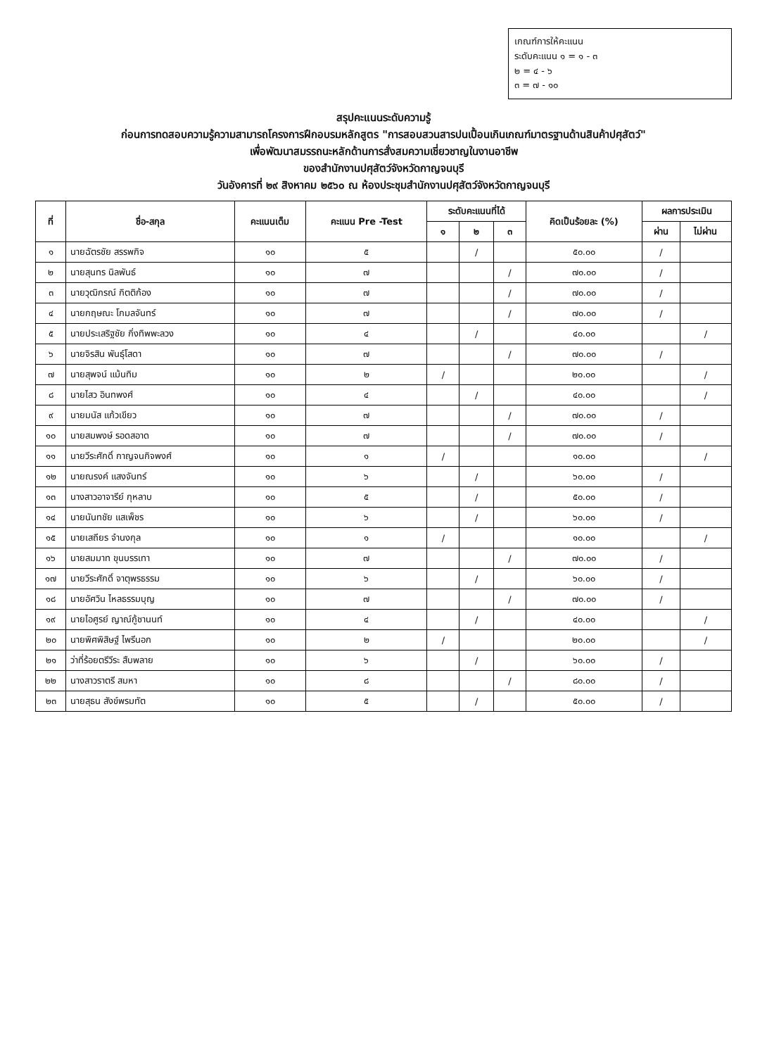เกณฑ์การให้คะแนน
ระดับคะแนน ๑ = ๑ - ๓
๒ = ๔ - ๖
๓ = ๗ - ๑๐
สรุปคะแนนระดับความรู้
ก่อนการทดสอบความรู้ความสามารถโครงการฝึกอบรมหลักสูตร "การสอบสวนสารปนเปื้อนเกินเกณฑ์มาตรฐานด้านสินค้าปศุสัตว์"
เพื่อพัฒนาสมรรถนะหลักด้านการสั่งสมความเชี่ยวชาญในงานอาชีพ
ของสำนักงานปศุสัตว์จังหวัดกาญจนบุรี
วันอังคารที่ ๒๙ สิงหาคม ๒๕๖๐ ณ ห้องประชุมสำนักงานปศุสัตว์จังหวัดกาญจนบุรี
| ที่ | ชื่อ-สกุล | คะแนนเต็ม | คะแนน Pre -Test | ระดับคะแนนที่ได้ | | | คิดเป็นร้อยละ (%) | ผลการประเมิน | |
| --- | --- | --- | --- | --- | --- | --- | --- | --- | --- |
| | | | | ๑ | ๒ | ๓ | | ผ่าน | ไม่ผ่าน |
| ๑ | นายฉัตรชัย สรรพกิจ | ๑๐ | ๕ | | / | | ๕๐.๐๐ | / | |
| ๒ | นายสุนทร นิลพันธ์ | ๑๐ | ๗ | | | / | ๗๐.๐๐ | / | |
| ๓ | นายวุฒิกรณ์ กิตติก้อง | ๑๐ | ๗ | | | / | ๗๐.๐๐ | / | |
| ๔ | นายกฤษณะ โกมลจันทร์ | ๑๐ | ๗ | | | / | ๗๐.๐๐ | / | |
| ๕ | นายประเสริฐชัย กิ่งทิพพะลวง | ๑๐ | ๔ | | / | | ๔๐.๐๐ | | / |
| ๖ | นายจิรสิน พันธุ์โสดา | ๑๐ | ๗ | | | / | ๗๐.๐๐ | / | |
| ๗ | นายสุพจน์ แม้นทิม | ๑๐ | ๒ | / | | | ๒๐.๐๐ | | / |
| ๘ | นายไสว อินทพงศ์ | ๑๐ | ๔ | | / | | ๔๐.๐๐ | | / |
| ๙ | นายมนัส แก้วเขียว | ๑๐ | ๗ | | | / | ๗๐.๐๐ | / | |
| ๑๐ | นายสมพงษ์ รอดสอาด | ๑๐ | ๗ | | | / | ๗๐.๐๐ | / | |
| ๑๑ | นายวีระศักดิ์ กาญจนกิจพงศ์ | ๑๐ | ๑ | / | | | ๑๐.๐๐ | | / |
| ๑๒ | นายณรงค์ แสงจันทร์ | ๑๐ | ๖ | | / | | ๖๐.๐๐ | / | |
| ๑๓ | นางสาวอาจารีย์ กุหลาบ | ๑๐ | ๕ | | / | | ๕๐.๐๐ | / | |
| ๑๔ | นายนันทชัย แสเพ็ชร | ๑๐ | ๖ | | / | | ๖๐.๐๐ | / | |
| ๑๕ | นายเสถียร จำนงกุล | ๑๐ | ๑ | / | | | ๑๐.๐๐ | | / |
| ๑๖ | นายสมมาท ขุนบรรเทา | ๑๐ | ๗ | | | / | ๗๐.๐๐ | / | |
| ๑๗ | นายวีระศักดิ์ จาตุพรธรรม | ๑๐ | ๖ | | / | | ๖๐.๐๐ | / | |
| ๑๘ | นายอัศวิน ไหลธรรมบุญ | ๑๐ | ๗ | | | / | ๗๐.๐๐ | / | |
| ๑๙ | นายไอศูรย์ ญาณ์กู้ชานนท์ | ๑๐ | ๔ | | / | | ๔๐.๐๐ | | / |
| ๒๐ | นายพิศพิสิษฐ์ ไพรีนอก | ๑๐ | ๒ | / | | | ๒๐.๐๐ | | / |
| ๒๑ | ว่าที่ร้อยตรีวีระ สืบพลาย | ๑๐ | ๖ | | / | | ๖๐.๐๐ | / | |
| ๒๒ | นางสาวราตรี สมหา | ๑๐ | ๘ | | | / | ๘๐.๐๐ | / | |
| ๒๓ | นายสุธน สังข์พรมทัต | ๑๐ | ๕ | | / | | ๕๐.๐๐ | / | |